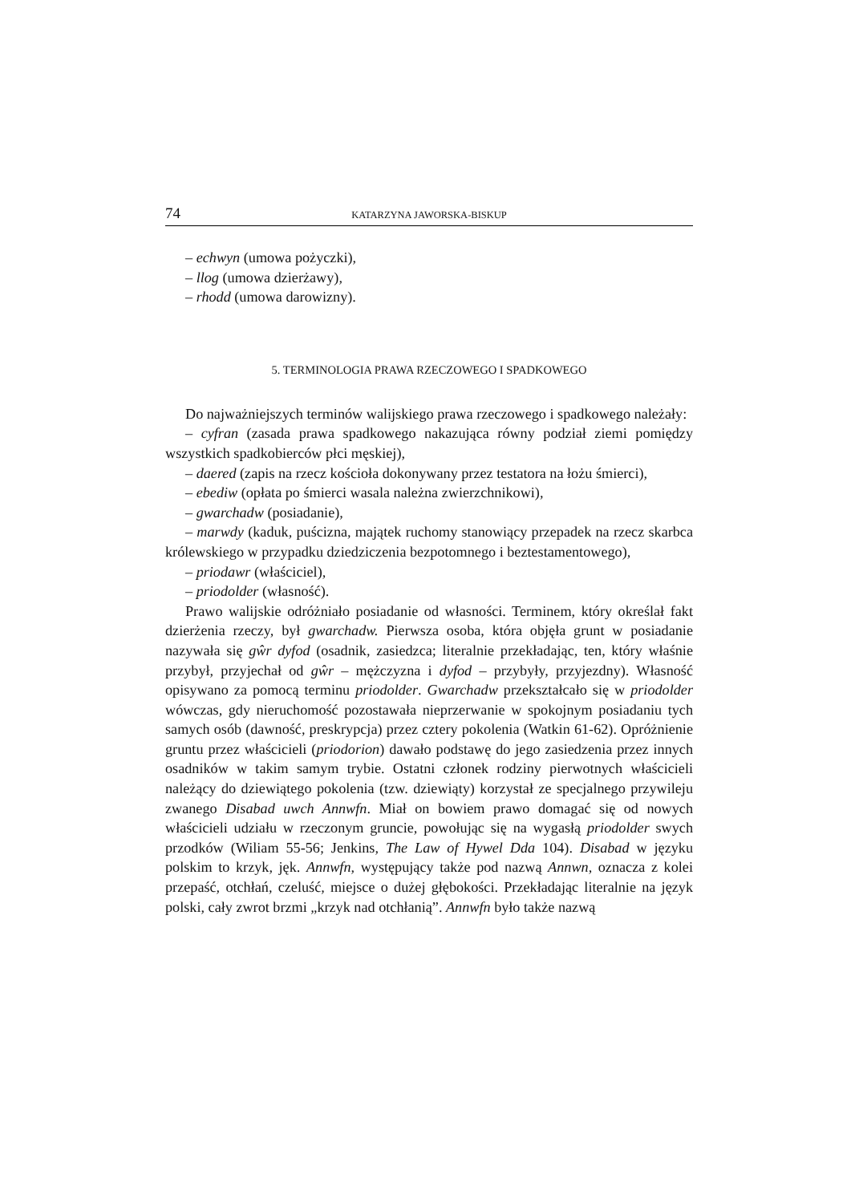74 KATARZYNA JAWORSKA-BISKUP
– echwyn (umowa pożyczki),
– llog (umowa dzierżawy),
– rhodd (umowa darowizny).
5. TERMINOLOGIA PRAWA RZECZOWEGO I SPADKOWEGO
Do najważniejszych terminów walijskiego prawa rzeczowego i spadkowego należały:
– cyfran (zasada prawa spadkowego nakazująca równy podział ziemi pomiędzy wszystkich spadkobierców płci męskiej),
– daered (zapis na rzecz kościoła dokonywany przez testatora na łożu śmierci),
– ebediw (opłata po śmierci wasala należna zwierzchnikowi),
– gwarchadw (posiadanie),
– marwdy (kaduk, puścizna, majątek ruchomy stanowiący przepadek na rzecz skarbca królewskiego w przypadku dziedziczenia bezpotomnego i beztestamentowego),
– priodawr (właściciel),
– priodolder (własność).
Prawo walijskie odróżniało posiadanie od własności. Terminem, który określał fakt dzierżenia rzeczy, był gwarchadw. Pierwsza osoba, która objęła grunt w posiadanie nazywała się gŵr dyfod (osadnik, zasiedzca; literalnie przekładając, ten, który właśnie przybył, przyjechał od gŵr – mężczyzna i dyfod – przybyły, przyjezdny). Własność opisywano za pomocą terminu priodolder. Gwarchadw przekształcało się w priodolder wówczas, gdy nieruchomość pozostawała nieprzerwanie w spokojnym posiadaniu tych samych osób (dawność, preskrypcja) przez cztery pokolenia (Watkin 61-62). Opróżnienie gruntu przez właścicieli (priodorion) dawało podstawę do jego zasiedzenia przez innych osadników w takim samym trybie. Ostatni członek rodziny pierwotnych właścicieli należący do dziewiątego pokolenia (tzw. dziewiąty) korzystał ze specjalnego przywileju zwanego Disabad uwch Annwfn. Miał on bowiem prawo domagać się od nowych właścicieli udziału w rzeczonym gruncie, powołując się na wygasłą priodolder swych przodków (Wiliam 55-56; Jenkins, The Law of Hywel Dda 104). Disabad w języku polskim to krzyk, jęk. Annwfn, występujący także pod nazwą Annwn, oznacza z kolei przepaść, otchłań, czeluść, miejsce o dużej głębokości. Przekładając literalnie na język polski, cały zwrot brzmi „krzyk nad otchłanią”. Annwfn było także nazwą